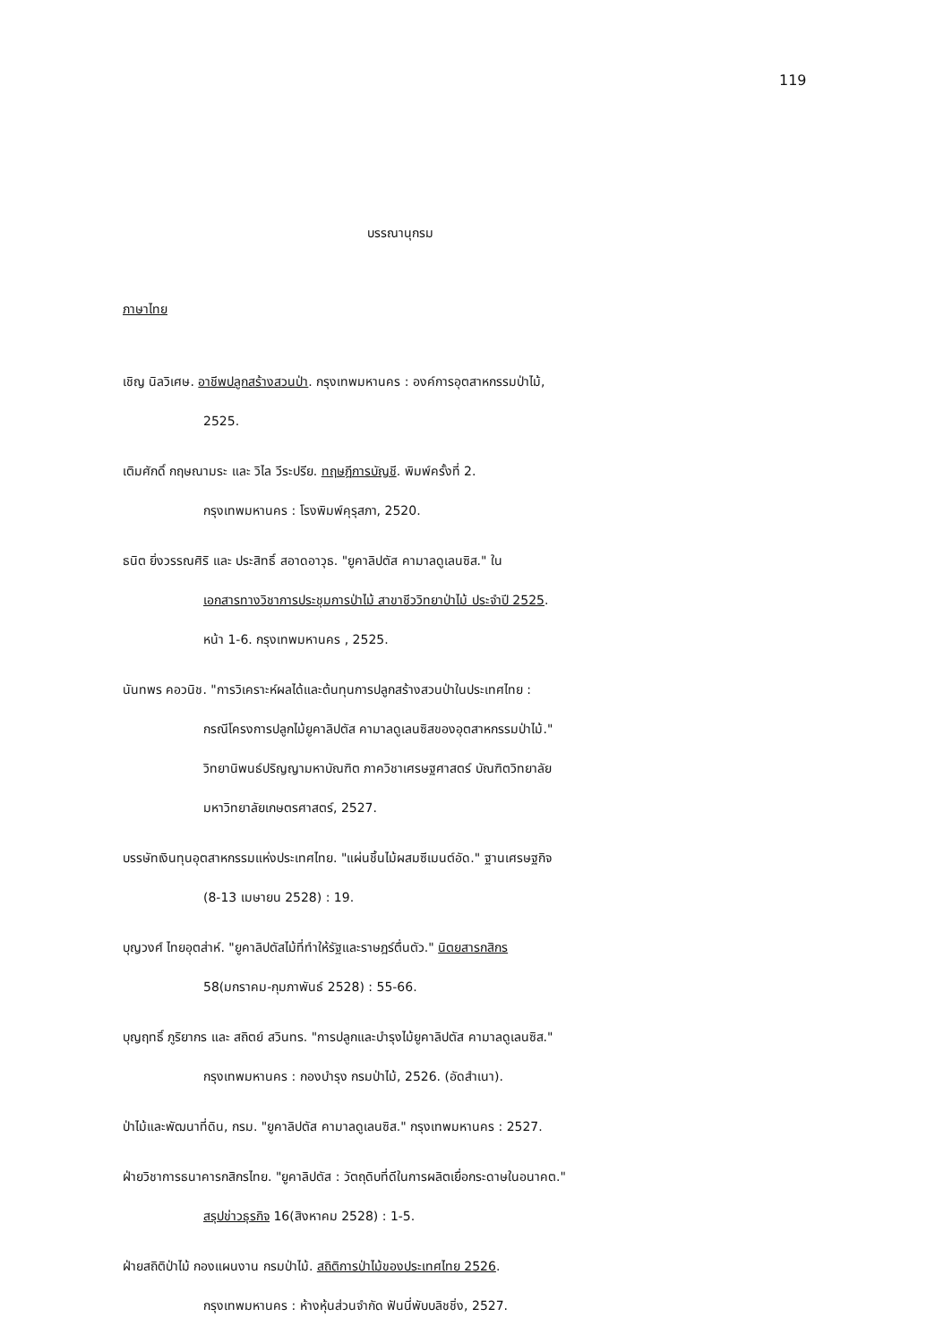119
บรรณานุกรม
ภาษาไทย
เชิญ นิลวิเศษ. อาชีพปลูกสร้างสวนป่า. กรุงเทพมหานคร : องค์การอุตสาหกรรมป่าไม้,
2525.
เติมศักดิ์ กฤษณามระ และ วิไล วีระปรีย. ทฤษฎีการบัญชี. พิมพ์ครั้งที่ 2.
กรุงเทพมหานคร : โรงพิมพ์คุรุสภา, 2520.
ธนิต ยิ่งวรรณศิริ และ ประสิทธิ์ สอาดอาวุธ. "ยูคาลิปตัส คามาลดูเลนซิส." ใน
เอกสารทางวิชาการประชุมการป่าไม้ สาขาชีววิทยาป่าไม้ ประจำปี 2525.
หน้า 1-6. กรุงเทพมหานคร , 2525.
นันทพร คอวนิช. "การวิเคราะห์ผลได้และต้นทุนการปลูกสร้างสวนป่าในประเทศไทย :
กรณีโครงการปลูกไม้ยูคาลิปตัส คามาลดูเลนซิสของอุตสาหกรรมป่าไม้."
วิทยานิพนธ์ปริญญามหาบัณฑิต ภาควิชาเศรษฐศาสตร์ บัณฑิตวิทยาลัย
มหาวิทยาลัยเกษตรศาสตร์, 2527.
บรรษัทเงินทุนอุตสาหกรรมแห่งประเทศไทย. "แผ่นชิ้นไม้ผสมซีเมนต์อัด." ฐานเศรษฐกิจ
(8-13 เมษายน 2528) : 19.
บุญวงศ์ ไทยอุตส่าห์. "ยูคาลิปตัสไม้ที่ทำให้รัฐและราษฎร์ตื่นตัว." นิตยสารกสิกร
58(มกราคม-กุมภาพันธ์ 2528) : 55-66.
บุญฤทธิ์ ภูริยากร และ สถิตย์ สวินทร. "การปลูกและบำรุงไม้ยูคาลิปตัส คามาลดูเลนซิส."
กรุงเทพมหานคร : กองบำรุง กรมป่าไม้, 2526. (อัดสำเนา).
ป่าไม้และพัฒนาที่ดิน, กรม. "ยูคาลิปตัส คามาลดูเลนซิส." กรุงเทพมหานคร : 2527.
ฝ่ายวิชาการธนาคารกสิกรไทย. "ยูคาลิปตัส : วัตถุดิบที่ดีในการผลิตเยื่อกระดาษในอนาคต."
สรุปข่าวธุรกิจ 16(สิงหาคม 2528) : 1-5.
ฝ่ายสถิติป่าไม้ กองแผนงาน กรมป่าไม้. สถิติการป่าไม้ของประเทศไทย 2526.
กรุงเทพมหานคร : ห้างหุ้นส่วนจำกัด ฟันนี่พับบลิชชิ่ง, 2527.